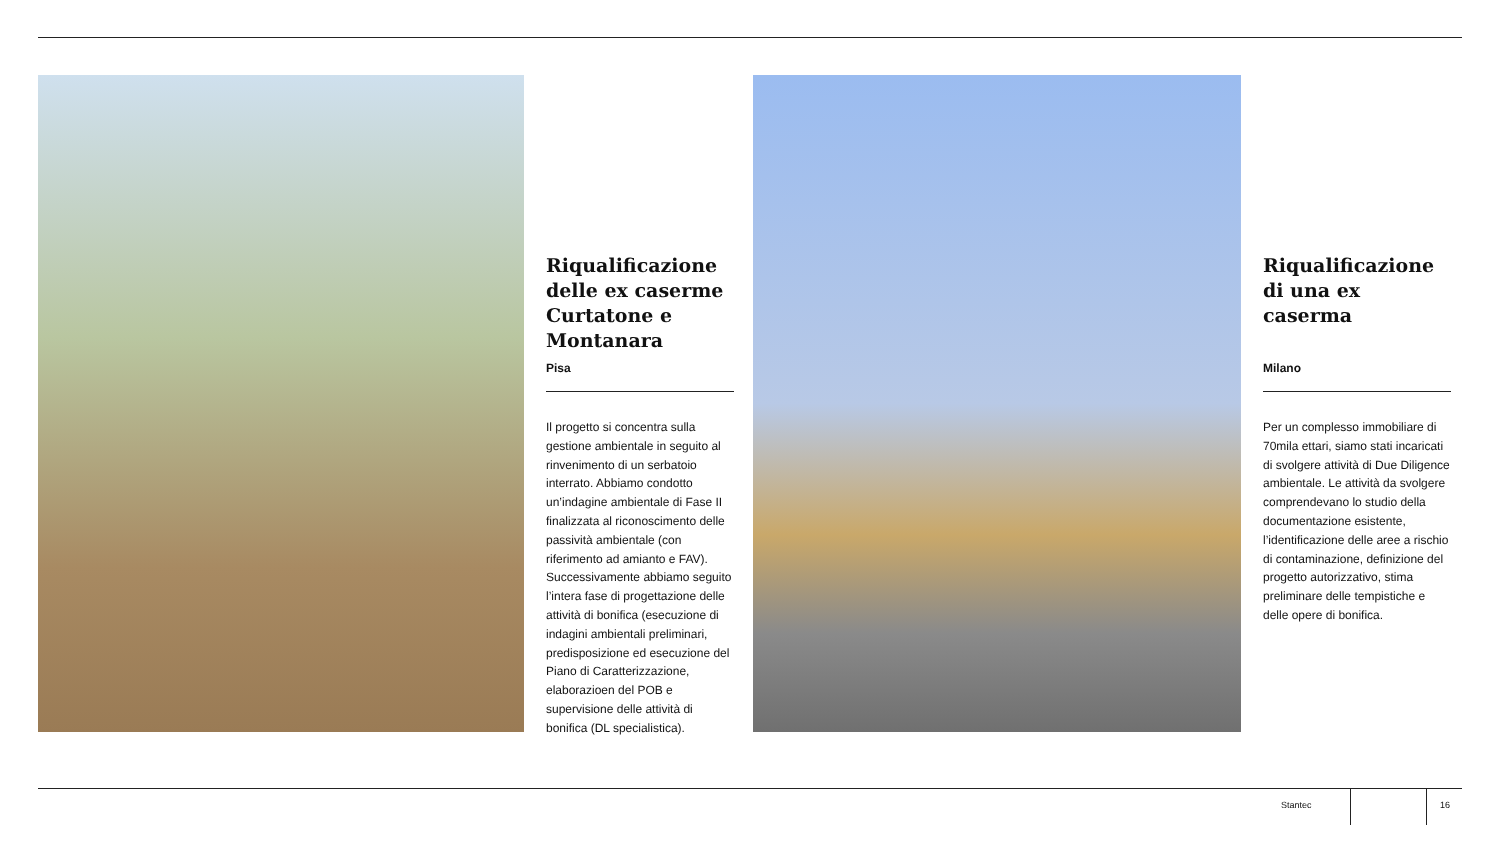Riqualificazione delle ex caserme Curtatone e Montanara
Pisa
Il progetto si concentra sulla gestione ambientale in seguito al rinvenimento di un serbatoio interrato. Abbiamo condotto un’indagine ambientale di Fase II finalizzata al riconoscimento delle passività ambientale (con riferimento ad amianto e FAV). Successivamente abbiamo seguito l’intera fase di progettazione delle attività di bonifica (esecuzione di indagini ambientali preliminari, predisposizione ed esecuzione del Piano di Caratterizzazione, elaborazioen del POB e supervisione delle attività di bonifica (DL specialistica).
Riqualificazione di una ex caserma
Milano
Per un complesso immobiliare di 70mila ettari, siamo stati incaricati di svolgere attività di Due Diligence ambientale. Le attività da svolgere comprendevano lo studio della documentazione esistente, l’identificazione delle aree a rischio di contaminazione, definizione del progetto autorizzativo, stima preliminare delle tempistiche e delle opere di bonifica.
Stantec 16